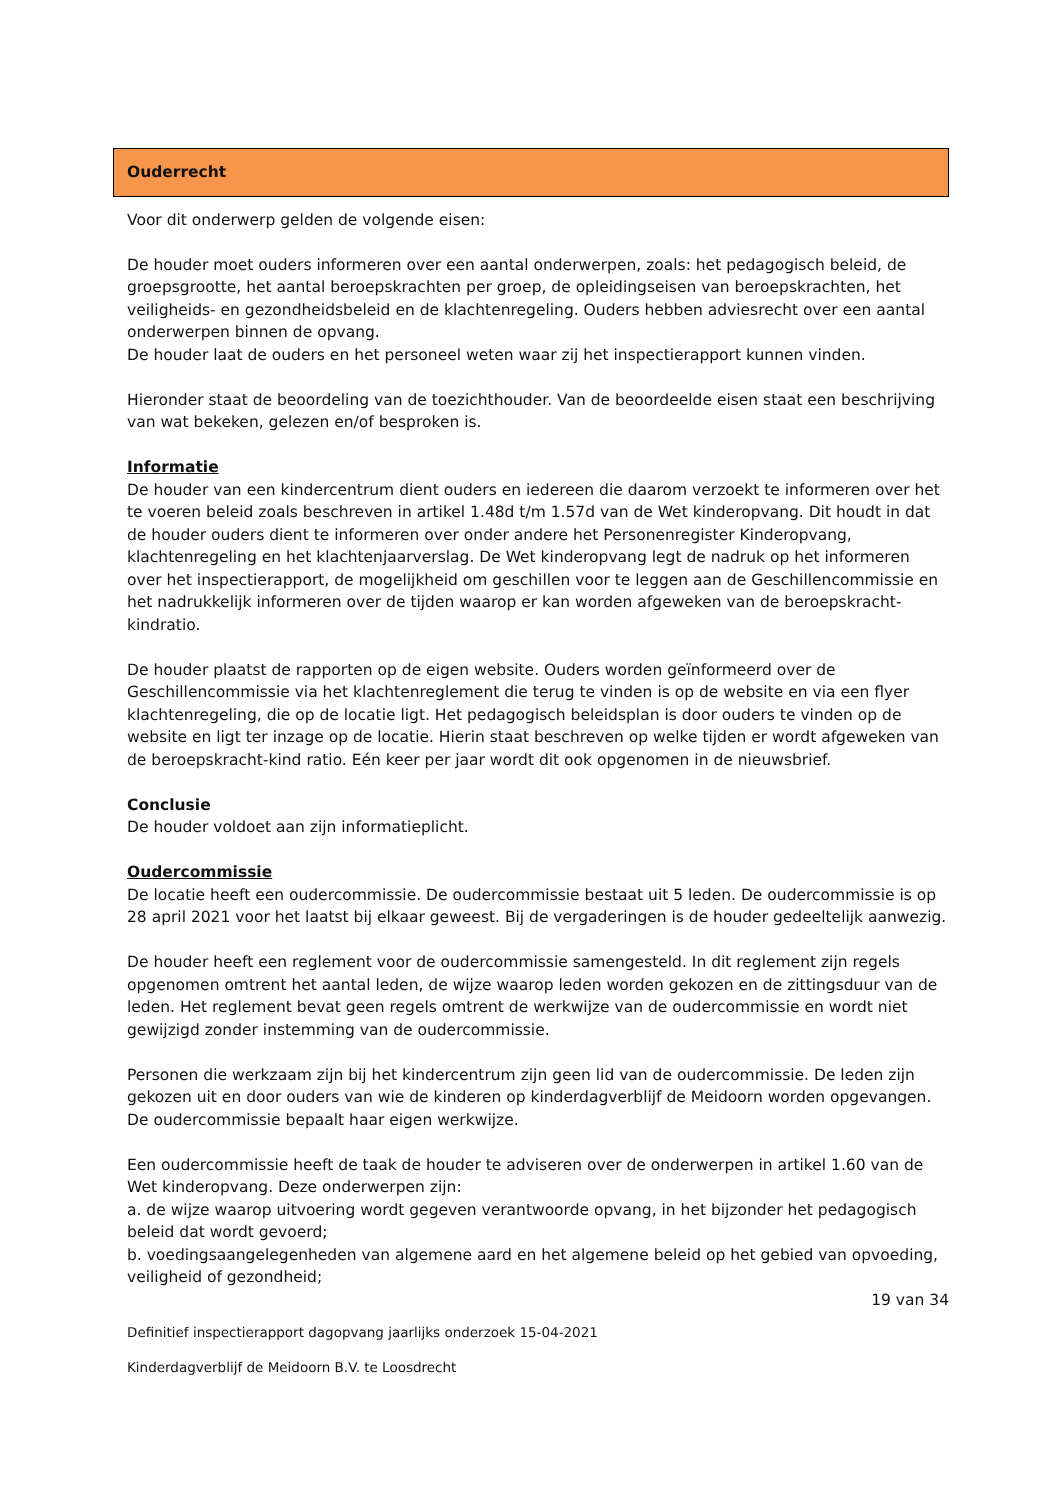Ouderrecht
Voor dit onderwerp gelden de volgende eisen:
De houder moet ouders informeren over een aantal onderwerpen, zoals: het pedagogisch beleid, de groepsgrootte, het aantal beroepskrachten per groep, de opleidingseisen van beroepskrachten, het veiligheids- en gezondheidsbeleid en de klachtenregeling. Ouders hebben adviesrecht over een aantal onderwerpen binnen de opvang.
De houder laat de ouders en het personeel weten waar zij het inspectierapport kunnen vinden.
Hieronder staat de beoordeling van de toezichthouder. Van de beoordeelde eisen staat een beschrijving van wat bekeken, gelezen en/of besproken is.
Informatie
De houder van een kindercentrum dient ouders en iedereen die daarom verzoekt te informeren over het te voeren beleid zoals beschreven in artikel 1.48d t/m 1.57d van de Wet kinderopvang. Dit houdt in dat de houder ouders dient te informeren over onder andere het Personenregister Kinderopvang, klachtenregeling en het klachtenjaarverslag. De Wet kinderopvang legt de nadruk op het informeren over het inspectierapport, de mogelijkheid om geschillen voor te leggen aan de Geschillencommissie en het nadrukkelijk informeren over de tijden waarop er kan worden afgeweken van de beroepskracht-kindratio.
De houder plaatst de rapporten op de eigen website. Ouders worden geïnformeerd over de Geschillencommissie via het klachtenreglement die terug te vinden is op de website en via een flyer klachtenregeling, die op de locatie ligt. Het pedagogisch beleidsplan is door ouders te vinden op de website en ligt ter inzage op de locatie. Hierin staat beschreven op welke tijden er wordt afgeweken van de beroepskracht-kind ratio. Eén keer per jaar wordt dit ook opgenomen in de nieuwsbrief.
Conclusie
De houder voldoet aan zijn informatieplicht.
Oudercommissie
De locatie heeft een oudercommissie. De oudercommissie bestaat uit 5 leden. De oudercommissie is op 28 april 2021 voor het laatst bij elkaar geweest. Bij de vergaderingen is de houder gedeeltelijk aanwezig.
De houder heeft een reglement voor de oudercommissie samengesteld. In dit reglement zijn regels opgenomen omtrent het aantal leden, de wijze waarop leden worden gekozen en de zittingsduur van de leden. Het reglement bevat geen regels omtrent de werkwijze van de oudercommissie en wordt niet gewijzigd zonder instemming van de oudercommissie.
Personen die werkzaam zijn bij het kindercentrum zijn geen lid van de oudercommissie. De leden zijn gekozen uit en door ouders van wie de kinderen op kinderdagverblijf de Meidoorn worden opgevangen. De oudercommissie bepaalt haar eigen werkwijze.
Een oudercommissie heeft de taak de houder te adviseren over de onderwerpen in artikel 1.60 van de Wet kinderopvang. Deze onderwerpen zijn:
a. de wijze waarop uitvoering wordt gegeven verantwoorde opvang, in het bijzonder het pedagogisch beleid dat wordt gevoerd;
b. voedingsaangelegenheden van algemene aard en het algemene beleid op het gebied van opvoeding, veiligheid of gezondheid;
19 van 34
Definitief inspectierapport dagopvang jaarlijks onderzoek 15-04-2021
Kinderdagverblijf de Meidoorn B.V. te Loosdrecht